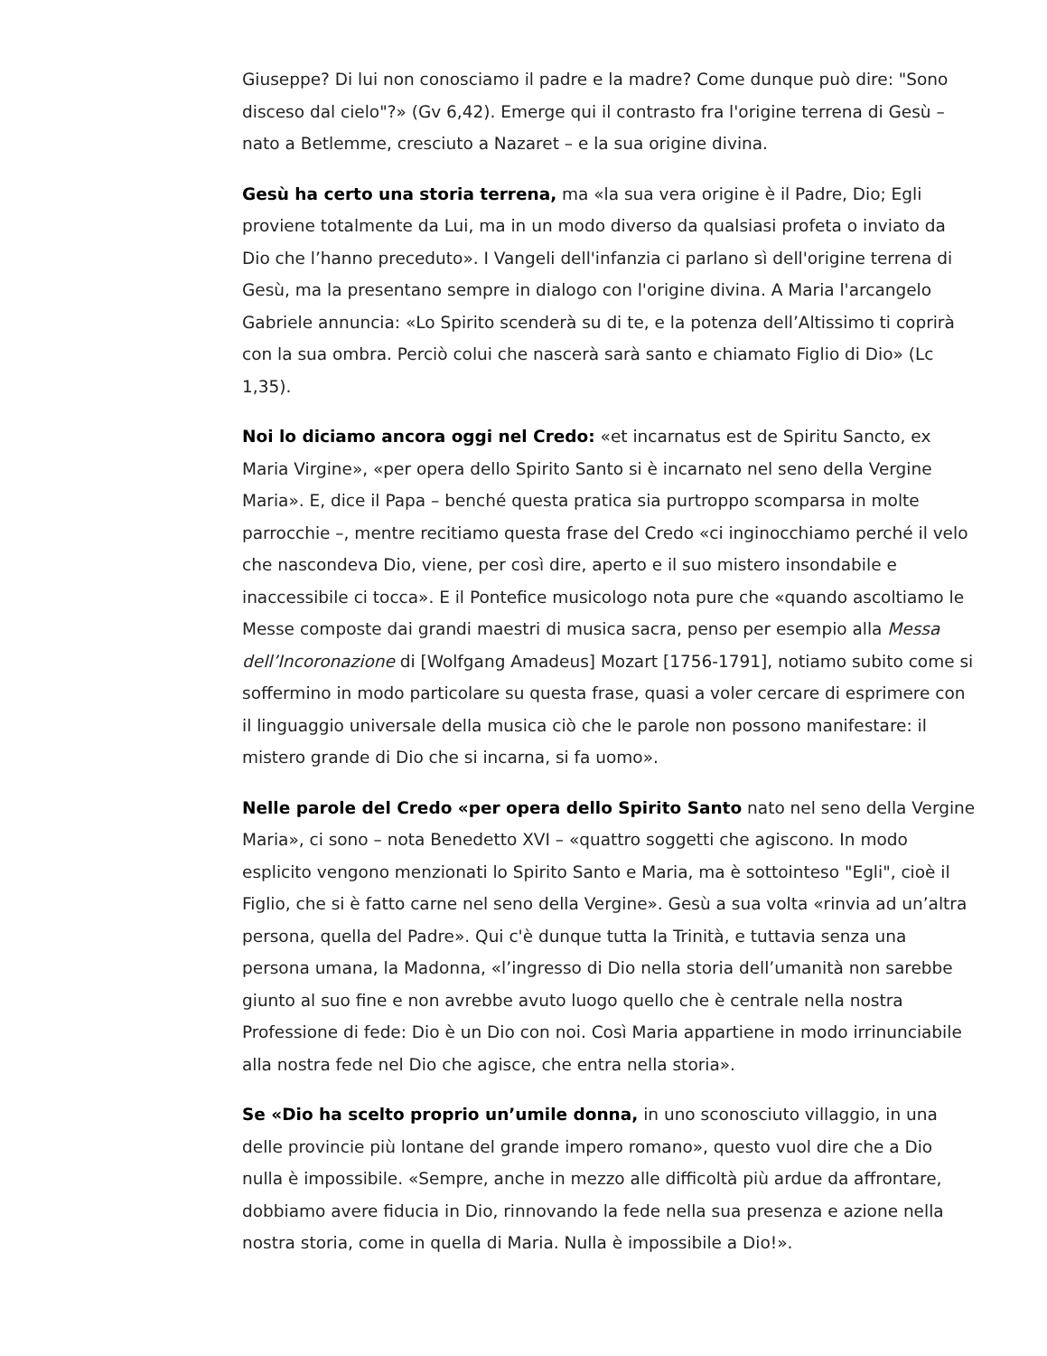Giuseppe? Di lui non conosciamo il padre e la madre? Come dunque può dire: "Sono disceso dal cielo"?» (Gv 6,42). Emerge qui il contrasto fra l'origine terrena di Gesù – nato a Betlemme, cresciuto a Nazaret – e la sua origine divina.
Gesù ha certo una storia terrena, ma «la sua vera origine è il Padre, Dio; Egli proviene totalmente da Lui, ma in un modo diverso da qualsiasi profeta o inviato da Dio che l’hanno preceduto». I Vangeli dell'infanzia ci parlano sì dell'origine terrena di Gesù, ma la presentano sempre in dialogo con l'origine divina. A Maria l'arcangelo Gabriele annuncia: «Lo Spirito scenderà su di te, e la potenza dell’Altissimo ti coprirà con la sua ombra. Perciò colui che nascerà sarà santo e chiamato Figlio di Dio» (Lc 1,35).
Noi lo diciamo ancora oggi nel Credo: «et incarnatus est de Spiritu Sancto, ex Maria Virgine», «per opera dello Spirito Santo si è incarnato nel seno della Vergine Maria». E, dice il Papa – benché questa pratica sia purtroppo scomparsa in molte parrocchie –, mentre recitiamo questa frase del Credo «ci inginocchiamo perché il velo che nascondeva Dio, viene, per così dire, aperto e il suo mistero insondabile e inaccessibile ci tocca». E il Pontefice musicologo nota pure che «quando ascoltiamo le Messe composte dai grandi maestri di musica sacra, penso per esempio alla Messa dell’Incoronazione di [Wolfgang Amadeus] Mozart [1756-1791], notiamo subito come si soffermino in modo particolare su questa frase, quasi a voler cercare di esprimere con il linguaggio universale della musica ciò che le parole non possono manifestare: il mistero grande di Dio che si incarna, si fa uomo».
Nelle parole del Credo «per opera dello Spirito Santo nato nel seno della Vergine Maria», ci sono – nota Benedetto XVI – «quattro soggetti che agiscono. In modo esplicito vengono menzionati lo Spirito Santo e Maria, ma è sottointeso "Egli", cioè il Figlio, che si è fatto carne nel seno della Vergine». Gesù a sua volta «rinvia ad un’altra persona, quella del Padre». Qui c'è dunque tutta la Trinità, e tuttavia senza una persona umana, la Madonna, «l’ingresso di Dio nella storia dell’umanità non sarebbe giunto al suo fine e non avrebbe avuto luogo quello che è centrale nella nostra Professione di fede: Dio è un Dio con noi. Così Maria appartiene in modo irrinunciabile alla nostra fede nel Dio che agisce, che entra nella storia».
Se «Dio ha scelto proprio un’umile donna, in uno sconosciuto villaggio, in una delle provincie più lontane del grande impero romano», questo vuol dire che a Dio nulla è impossibile. «Sempre, anche in mezzo alle difficoltà più ardue da affrontare, dobbiamo avere fiducia in Dio, rinnovando la fede nella sua presenza e azione nella nostra storia, come in quella di Maria. Nulla è impossibile a Dio!».